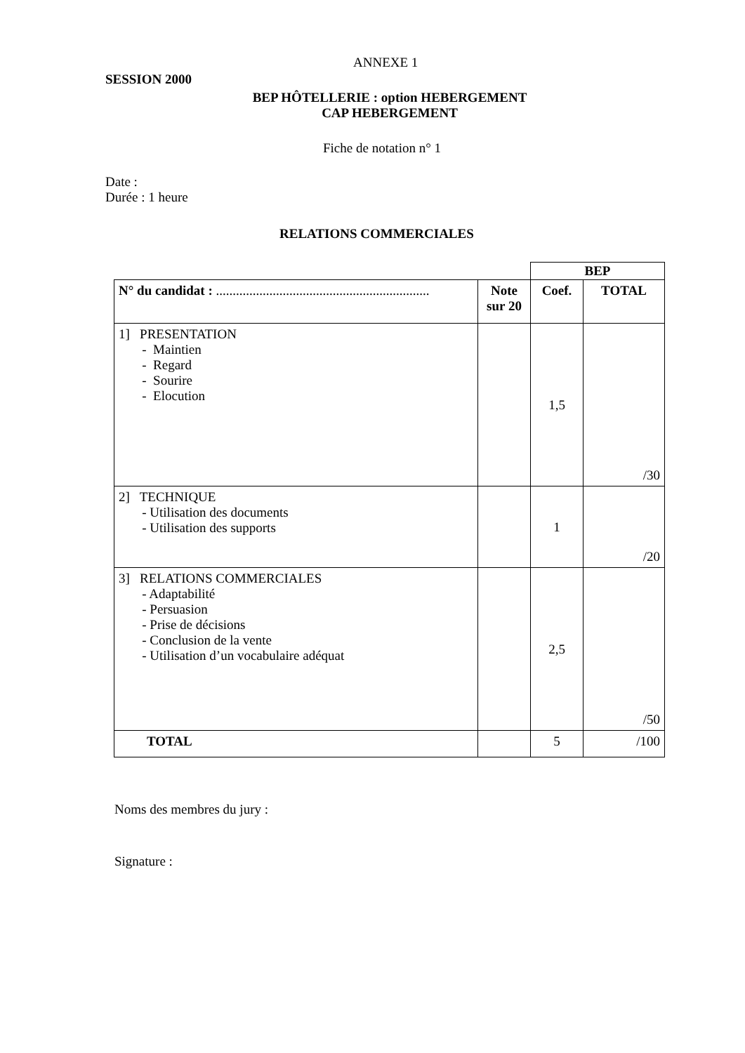ANNEXE 1
SESSION 2000
BEP HÔTELLERIE : option HEBERGEMENT
CAP HEBERGEMENT
Fiche de notation n° 1
Date :
Durée : 1 heure
RELATIONS COMMERCIALES
| | | BEP | |
| N° du candidat : ................................................................ | Note sur 20 | Coef. | TOTAL |
| 1] PRESENTATION - Maintien - Regard - Sourire - Elocution | | 1,5 | /30 |
| 2] TECHNIQUE - Utilisation des documents - Utilisation des supports | | 1 | /20 |
| 3] RELATIONS COMMERCIALES - Adaptabilité - Persuasion - Prise de décisions - Conclusion de la vente - Utilisation d’un vocabulaire adéquat | | 2,5 | /50 |
| TOTAL | | 5 | /100 |
Noms des membres du jury :
Signature :